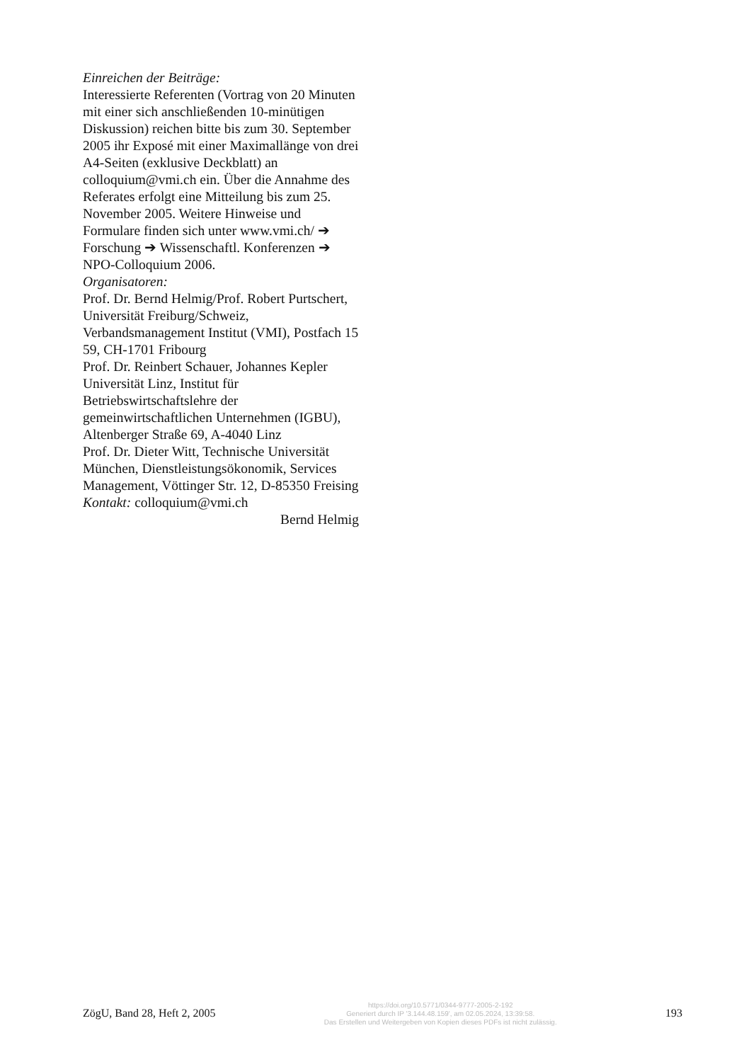Einreichen der Beiträge:
Interessierte Referenten (Vortrag von 20 Minuten mit einer sich anschließenden 10-minütigen Diskussion) reichen bitte bis zum 30. September 2005 ihr Exposé mit einer Maximallänge von drei A4-Seiten (exklusive Deckblatt) an colloquium@vmi.ch ein. Über die Annahme des Referates erfolgt eine Mitteilung bis zum 25. November 2005. Weitere Hinweise und Formulare finden sich unter www.vmi.ch/ ➔ Forschung ➔ Wissenschaftl. Konferenzen ➔ NPO-Colloquium 2006.
Organisatoren:
Prof. Dr. Bernd Helmig/Prof. Robert Purtschert, Universität Freiburg/Schweiz, Verbandsmanagement Institut (VMI), Postfach 15 59, CH-1701 Fribourg
Prof. Dr. Reinbert Schauer, Johannes Kepler Universität Linz, Institut für Betriebswirtschaftslehre der gemeinwirtschaftlichen Unternehmen (IGBU), Altenberger Straße 69, A-4040 Linz
Prof. Dr. Dieter Witt, Technische Universität München, Dienstleistungsökonomik, Services Management, Vöttinger Str. 12, D-85350 Freising
Kontakt: colloquium@vmi.ch
Bernd Helmig
ZögU, Band 28, Heft 2, 2005
https://doi.org/10.5771/0344-9777-2005-2-192
Generiert durch IP '3.144.48.159', am 02.05.2024, 13:39:58.
Das Erstellen und Weitergeben von Kopien dieses PDFs ist nicht zulässig.
193